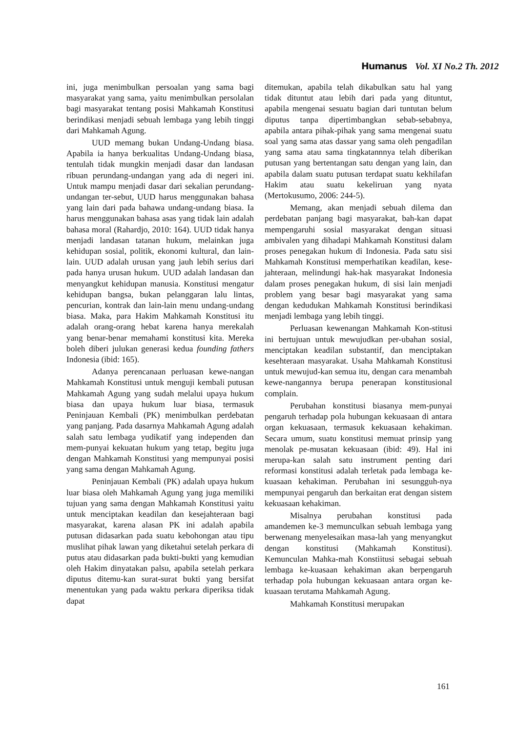Humanus Vol. XI No.2 Th. 2012
ini, juga menimbulkan persoalan yang sama bagi masyarakat yang sama, yaitu menimbulkan persolalan bagi masyarakat tentang posisi Mahkamah Konstitusi berindikasi menjadi sebuah lembaga yang lebih tinggi dari Mahkamah Agung.
UUD memang bukan Undang-Undang biasa. Apabila ia hanya berkualitas Undang-Undang biasa, tentulah tidak mungkin menjadi dasar dan landasan ribuan perundang-undangan yang ada di negeri ini. Untuk mampu menjadi dasar dari sekalian perundang-undangan ter-sebut, UUD harus menggunakan bahasa yang lain dari pada bahawa undang-undang biasa. Ia harus menggunakan bahasa asas yang tidak lain adalah bahasa moral (Rahardjo, 2010: 164). UUD tidak hanya menjadi landasan tatanan hukum, melainkan juga kehidupan sosial, politik, ekonomi kultural, dan lain-lain. UUD adalah urusan yang jauh lebih serius dari pada hanya urusan hukum. UUD adalah landasan dan menyangkut kehidupan manusia. Konstitusi mengatur kehidupan bangsa, bukan pelanggaran lalu lintas, pencurian, kontrak dan lain-lain menu undang-undang biasa. Maka, para Hakim Mahkamah Konstitusi itu adalah orang-orang hebat karena hanya merekalah yang benar-benar memahami konstitusi kita. Mereka boleh diberi julukan generasi kedua founding fathers Indonesia (ibid: 165).
Adanya perencanaan perluasan kewe-nangan Mahkamah Konstitusi untuk menguji kembali putusan Mahkamah Agung yang sudah melalui upaya hukum biasa dan upaya hukum luar biasa, termasuk Peninjauan Kembali (PK) menimbulkan perdebatan yang panjang. Pada dasarnya Mahkamah Agung adalah salah satu lembaga yudikatif yang independen dan mem-punyai kekuatan hukum yang tetap, begitu juga dengan Mahkamah Konstitusi yang mempunyai posisi yang sama dengan Mahkamah Agung.
Peninjauan Kembali (PK) adalah upaya hukum luar biasa oleh Mahkamah Agung yang juga memiliki tujuan yang sama dengan Mahkamah Konstitusi yaitu untuk menciptakan keadilan dan kesejahteraan bagi masyarakat, karena alasan PK ini adalah apabila putusan didasarkan pada suatu kebohongan atau tipu muslihat pihak lawan yang diketahui setelah perkara di putus atau didasarkan pada bukti-bukti yang kemudian oleh Hakim dinyatakan palsu, apabila setelah perkara diputus ditemu-kan surat-surat bukti yang bersifat menentukan yang pada waktu perkara diperiksa tidak dapat
ditemukan, apabila telah dikabulkan satu hal yang tidak dituntut atau lebih dari pada yang dituntut, apabila mengenai sesuatu bagian dari tuntutan belum diputus tanpa dipertimbangkan sebab-sebabnya, apabila antara pihak-pihak yang sama mengenai suatu soal yang sama atas dassar yang sama oleh pengadilan yang sama atau sama tingkatannnya telah diberikan putusan yang bertentangan satu dengan yang lain, dan apabila dalam suatu putusan terdapat suatu kekhilafan Hakim atau suatu kekeliruan yang nyata (Mertokusumo, 2006: 244-5).
Memang, akan menjadi sebuah dilema dan perdebatan panjang bagi masyarakat, bah-kan dapat mempengaruhi sosial masyarakat dengan situasi ambivalen yang dihadapi Mahkamah Konstitusi dalam proses penegakan hukum di Indonesia. Pada satu sisi Mahkamah Konstitusi memperhatikan keadilan, kese-jahteraan, melindungi hak-hak masyarakat Indonesia dalam proses penegakan hukum, di sisi lain menjadi problem yang besar bagi masyarakat yang sama dengan kedudukan Mahkamah Konstitusi berindikasi menjadi lembaga yang lebih tinggi.
Perluasan kewenangan Mahkamah Kon-stitusi ini bertujuan untuk mewujudkan per-ubahan sosial, menciptakan keadilan substantif, dan menciptakan kesehteraan masyarakat. Usaha Mahkamah Konstitusi untuk mewujud-kan semua itu, dengan cara menambah kewe-nangannya berupa penerapan konstitusional complain.
Perubahan konstitusi biasanya mem-punyai pengaruh terhadap pola hubungan kekuasaan di antara organ kekuasaan, termasuk kekuasaan kehakiman. Secara umum, suatu konstitusi memuat prinsip yang menolak pe-musatan kekuasaan (ibid: 49). Hal ini merupa-kan salah satu instrument penting dari reformasi konstitusi adalah terletak pada lembaga ke-kuasaan kehakiman. Perubahan ini sesungguh-nya mempunyai pengaruh dan berkaitan erat dengan sistem kekuasaan kehakiman.
Misalnya perubahan konstitusi pada amandemen ke-3 memunculkan sebuah lembaga yang berwenang menyelesaikan masa-lah yang menyangkut dengan konstitusi (Mahkamah Konstitusi). Kemunculan Mahka-mah Konstiitusi sebagai sebuah lembaga ke-kuasaan kehakiman akan berpengaruh terhadap pola hubungan kekuasaan antara organ ke-kuasaan terutama Mahkamah Agung.
Mahkamah Konstitusi merupakan
161